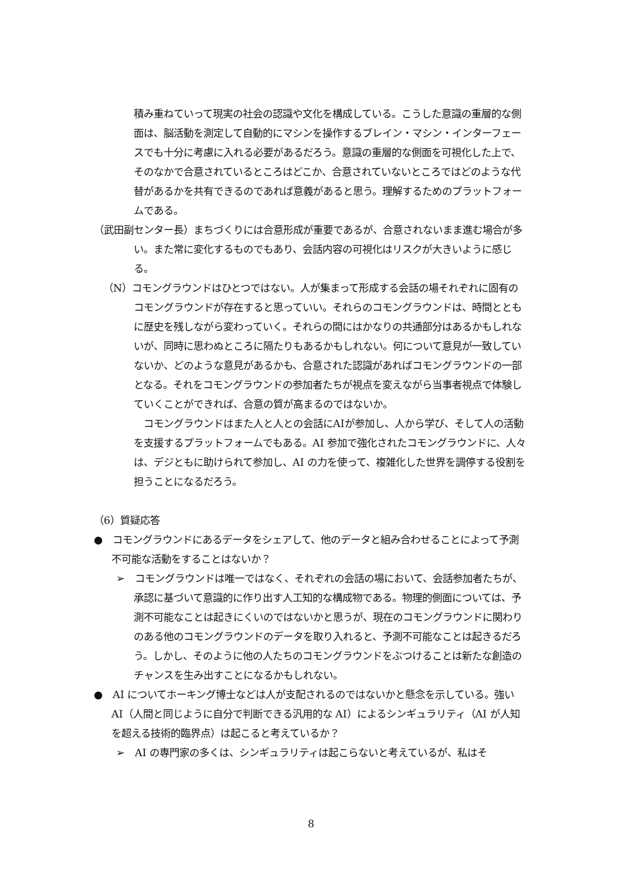積み重ねていって現実の社会の認識や文化を構成している。こうした意識の重層的な側面は、脳活動を測定して自動的にマシンを操作するブレイン・マシン・インターフェースでも十分に考慮に入れる必要があるだろう。意識の重層的な側面を可視化した上で、そのなかで合意されているところはどこか、合意されていないところではどのような代替があるかを共有できるのであれば意義があると思う。理解するためのプラットフォームである。
（武田副センター長）まちづくりには合意形成が重要であるが、合意されないまま進む場合が多い。また常に変化するものでもあり、会話内容の可視化はリスクが大きいように感じる。
（N）コモングラウンドはひとつではない。人が集まって形成する会話の場それぞれに固有のコモングラウンドが存在すると思っていい。それらのコモングラウンドは、時間とともに歴史を残しながら変わっていく。それらの間にはかなりの共通部分はあるかもしれないが、同時に思わぬところに隔たりもあるかもしれない。何について意見が一致していないか、どのような意見があるかも、合意された認識があればコモングラウンドの一部となる。それをコモングラウンドの参加者たちが視点を変えながら当事者視点で体験していくことができれば、合意の質が高まるのではないか。
　コモングラウンドはまた人と人との会話にAIが参加し、人から学び、そして人の活動を支援するプラットフォームでもある。AI 参加で強化されたコモングラウンドに、人々は、デジともに助けられて参加し、AI の力を使って、複雑化した世界を調停する役割を担うことになるだろう。
（6）質疑応答
●　コモングラウンドにあるデータをシェアして、他のデータと組み合わせることによって予測不可能な活動をすることはないか？
➢　コモングラウンドは唯一ではなく、それぞれの会話の場において、会話参加者たちが、承認に基づいて意識的に作り出す人工知的な構成物である。物理的側面については、予測不可能なことは起きにくいのではないかと思うが、現在のコモングラウンドに関わりのある他のコモングラウンドのデータを取り入れると、予測不可能なことは起きるだろう。しかし、そのように他の人たちのコモングラウンドをぶつけることは新たな創造のチャンスを生み出すことになるかもしれない。
●　AI についてホーキング博士などは人が支配されるのではないかと懸念を示している。強い AI（人間と同じように自分で判断できる汎用的な AI）によるシンギュラリティ（AI が人知を超える技術的臨界点）は起こると考えているか？
➢　AI の専門家の多くは、シンギュラリティは起こらないと考えているが、私はそ
8